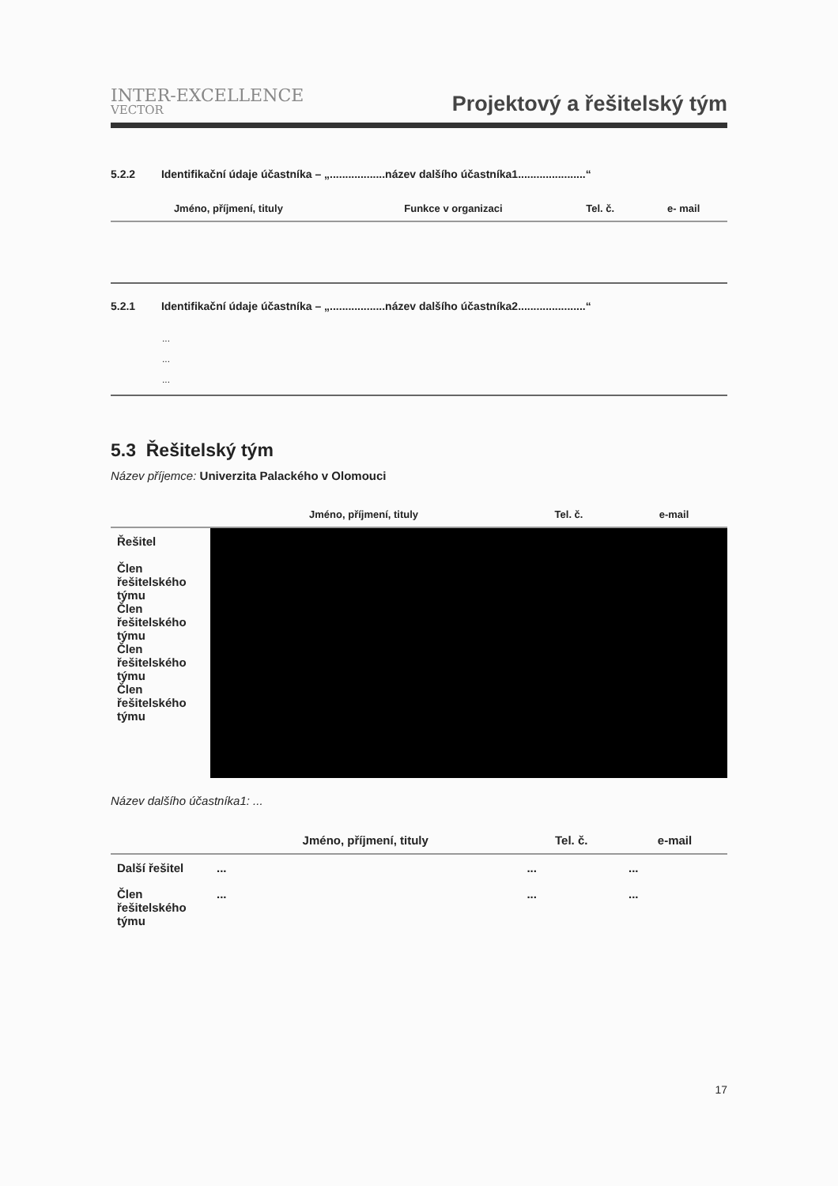INTER-EXCELLENCE
VECTOR
Projektový a řešitelský tým
5.2.2 Identifikační údaje účastníka – „..................název dalšího účastníka1......................“
| Jméno, příjmení, tituly | Funkce v organizaci | Tel. č. | e- mail |
| --- | --- | --- | --- |
5.2.1 Identifikační údaje účastníka – „..................název dalšího účastníka2......................“
...
...
...
5.3 Řešitelský tým
Název příjemce: Univerzita Palackého v Olomouci
| | Jméno, příjmení, tituly | Tel. č. | e-mail |
| --- | --- | --- | --- |
| Řešitel Člen řešitelského týmu Člen řešitelského týmu Člen řešitelského týmu Člen řešitelského týmu | | | |
Název dalšího účastníka1: ...
| | Jméno, příjmení, tituly | Tel. č. | e-mail |
| --- | --- | --- | --- |
| Další řešitel | ... | ... | ... |
| Člen řešitelského týmu | ... | ... | ... |
17